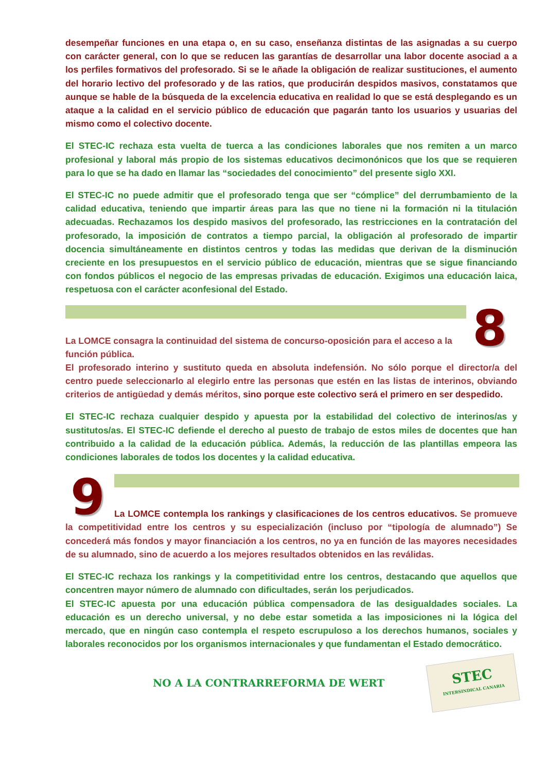desempeñar funciones en una etapa o, en su caso, enseñanza distintas de las asignadas a su cuerpo con carácter general, con lo que se reducen las garantías de desarrollar una labor docente asociad a a los perfiles formativos del profesorado. Si se le añade la obligación de realizar sustituciones, el aumento del horario lectivo del profesorado y de las ratios, que producirán despidos masivos, constatamos que aunque se hable de la búsqueda de la excelencia educativa en realidad lo que se está desplegando es un ataque a la calidad en el servicio público de educación que pagarán tanto los usuarios y usuarias del mismo como el colectivo docente.
El STEC-IC rechaza esta vuelta de tuerca a las condiciones laborales que nos remiten a un marco profesional y laboral más propio de los sistemas educativos decimonónicos que los que se requieren para lo que se ha dado en llamar las “sociedades del conocimiento” del presente siglo XXI.
El STEC-IC no puede admitir que el profesorado tenga que ser “cómplice” del derrumbamiento de la calidad educativa, teniendo que impartir áreas para las que no tiene ni la formación ni la titulación adecuadas. Rechazamos los despido masivos del profesorado, las restricciones en la contratación del profesorado, la imposición de contratos a tiempo parcial, la obligación al profesorado de impartir docencia simultáneamente en distintos centros y todas las medidas que derivan de la disminución creciente en los presupuestos en el servicio público de educación, mientras que se sigue financiando con fondos públicos el negocio de las empresas privadas de educación. Exigimos una educación laica, respetuosa con el carácter aconfesional del Estado.
La LOMCE consagra la continuidad del sistema de concurso-oposición para el acceso a la
8
función pública.
El profesorado interino y sustituto queda en absoluta indefensión. No sólo porque el director/a del centro puede seleccionarlo al elegirlo entre las personas que estén en las listas de interinos, obviando criterios de antigüedad y demás méritos, sino porque este colectivo será el primero en ser despedido.
El STEC-IC rechaza cualquier despido y apuesta por la estabilidad del colectivo de interinos/as y sustitutos/as. El STEC-IC defiende el derecho al puesto de trabajo de estos miles de docentes que han contribuido a la calidad de la educación pública. Además, la reducción de las plantillas empeora las condiciones laborales de todos los docentes y la calidad educativa.
9
La LOMCE contempla los rankings y clasificaciones de los centros educativos. Se promueve la competitividad entre los centros y su especialización (incluso por “tipología de alumnado”) Se concederá más fondos y mayor financiación a los centros, no ya en función de las mayores necesidades de su alumnado, sino de acuerdo a los mejores resultados obtenidos en las reválidas.
El STEC-IC rechaza los rankings y la competitividad entre los centros, destacando que aquellos que concentren mayor número de alumnado con dificultades, serán los perjudicados.
El STEC-IC apuesta por una educación pública compensadora de las desigualdades sociales. La educación es un derecho universal, y no debe estar sometida a las imposiciones ni la lógica del mercado, que en ningún caso contempla el respeto escrupuloso a los derechos humanos, sociales y laborales reconocidos por los organismos internacionales y que fundamentan el Estado democrático.
NO A LA CONTRARREFORMA DE WERT
STEC
INTERSINDICAL CANARIA